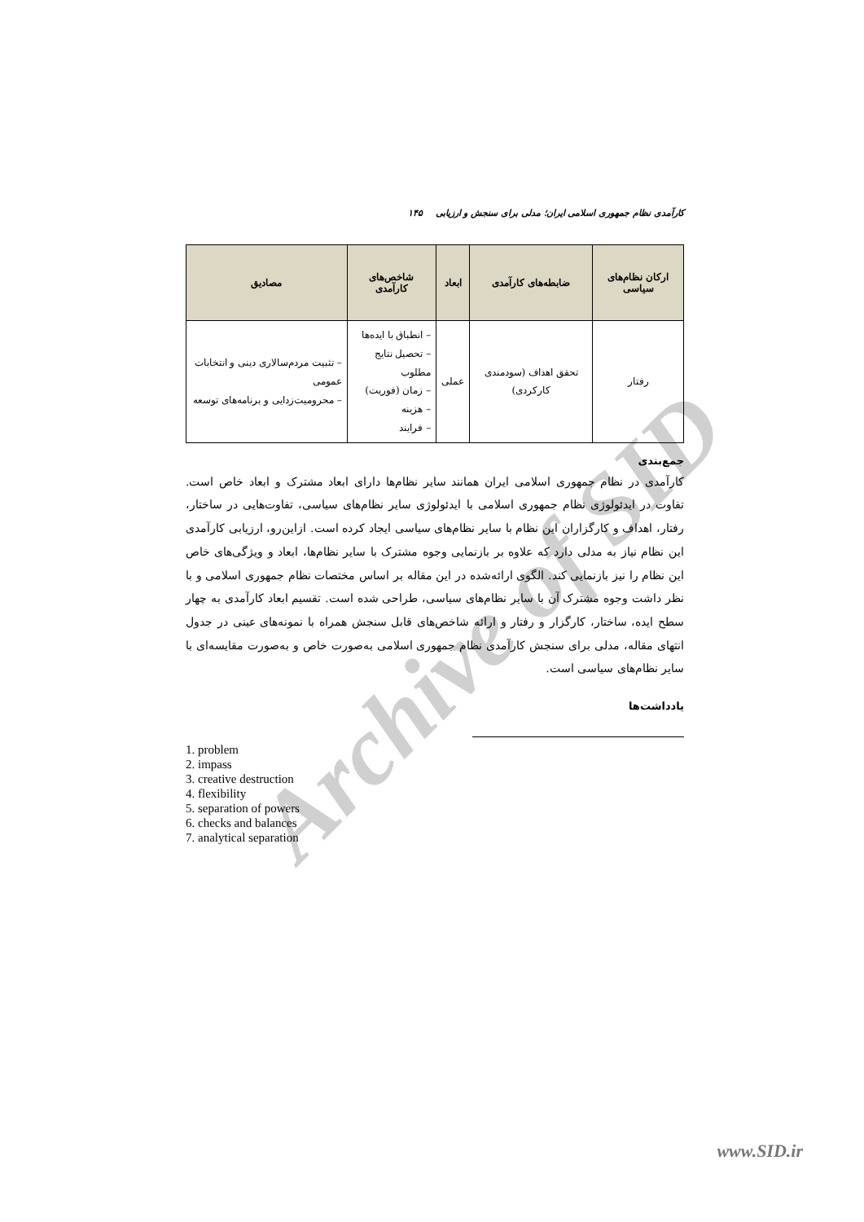Archive of SID
کارآمدی نظام جمهوری اسلامی ایران؛ مدلی برای سنجش و ارزیابی ۱۴۵
| ارکان نظام‌های سیاسی | ضابطه‌های کارآمدی | ابعاد | شاخص‌های کارآمدی | مصادیق |
| --- | --- | --- | --- | --- |
| رفتار | تحقق اهداف (سودمندی کارکردی) | عملی | – انطباق با ایده‌ها – تحصیل نتایج مطلوب – زمان (فوریت) – هزینه – فرایند | – تثبیت مردم‌سالاری دینی و انتخابات عمومی – محرومیت‌زدایی و برنامه‌های توسعه |
جمع‌بندی
کارآمدی در نظام جمهوری اسلامی ایران همانند سایر نظام‌ها دارای ابعاد مشترک و ابعاد خاص است. تفاوت در ایدئولوژی نظام جمهوری اسلامی با ایدئولوژی سایر نظام‌های سیاسی، تفاوت‌هایی در ساختار، رفتار، اهداف و کارگزاران این نظام با سایر نظام‌های سیاسی ایجاد کرده است. ازاین‌رو، ارزیابی کارآمدی این نظام نیاز به مدلی دارد که علاوه بر بازنمایی وجوه مشترک با سایر نظام‌ها، ابعاد و ویژگی‌های خاص این نظام را نیز بازنمایی کند. الگوی ارائه‌شده در این مقاله بر اساس مختصات نظام جمهوری اسلامی و با نظر داشت وجوه مشترک آن با سایر نظام‌های سیاسی، طراحی شده است. تقسیم ابعاد کارآمدی به چهار سطح ایده، ساختار، کارگزار و رفتار و ارائه شاخص‌های قابل سنجش همراه با نمونه‌های عینی در جدول انتهای مقاله، مدلی برای سنجش کارآمدی نظام جمهوری اسلامی به‌صورت خاص و به‌صورت مقایسه‌ای با سایر نظام‌های سیاسی است.
یادداشت‌ها
1. problem
2. impass
3. creative destruction
4. flexibility
5. separation of powers
6. checks and balances
7. analytical separation
www.SID.ir